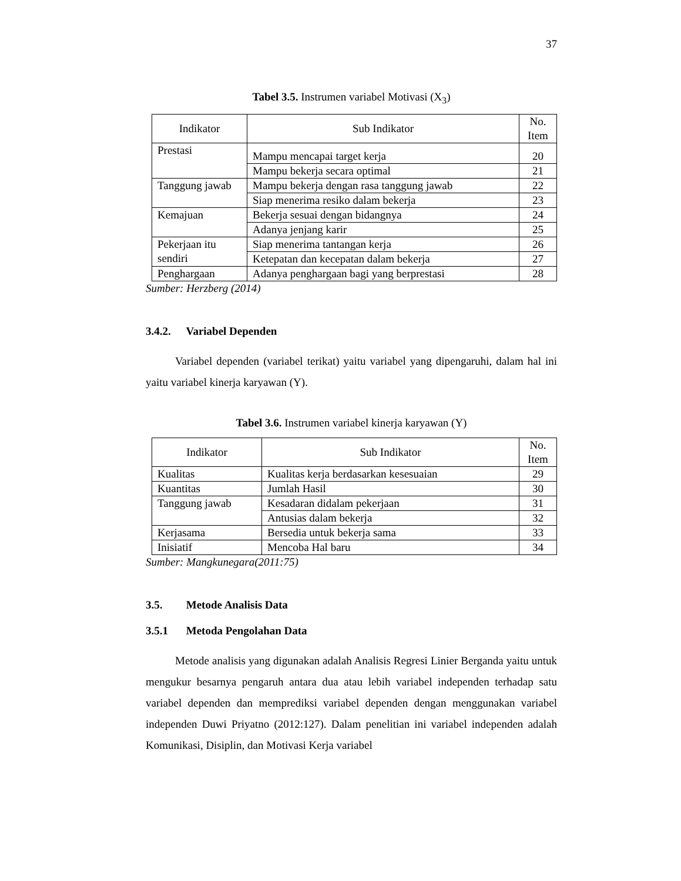37
Tabel 3.5. Instrumen variabel Motivasi (X<sub>3</sub>)
| Indikator | Sub Indikator | No. Item |
| --- | --- | --- |
| Prestasi | Mampu mencapai target kerja | 20 |
| | Mampu bekerja secara optimal | 21 |
| Tanggung jawab | Mampu bekerja dengan rasa tanggung jawab | 22 |
| | Siap menerima resiko dalam bekerja | 23 |
| Kemajuan | Bekerja sesuai dengan bidangnya | 24 |
| | Adanya jenjang karir | 25 |
| Pekerjaan itu sendiri | Siap menerima tantangan kerja | 26 |
| | Ketepatan dan kecepatan dalam bekerja | 27 |
| Penghargaan | Adanya penghargaan bagi yang berprestasi | 28 |
Sumber: Herzberg (2014)
3.4.2. Variabel Dependen
Variabel dependen (variabel terikat) yaitu variabel yang dipengaruhi, dalam hal ini yaitu variabel kinerja karyawan (Y).
Tabel 3.6. Instrumen variabel kinerja karyawan (Y)
| Indikator | Sub Indikator | No. Item |
| --- | --- | --- |
| Kualitas | Kualitas kerja berdasarkan kesesuaian | 29 |
| Kuantitas | Jumlah Hasil | 30 |
| Tanggung jawab | Kesadaran didalam pekerjaan | 31 |
| | Antusias dalam bekerja | 32 |
| Kerjasama | Bersedia untuk bekerja sama | 33 |
| Inisiatif | Mencoba Hal baru | 34 |
Sumber: Mangkunegara(2011:75)
3.5. Metode Analisis Data
3.5.1 Metoda Pengolahan Data
Metode analisis yang digunakan adalah Analisis Regresi Linier Berganda yaitu untuk mengukur besarnya pengaruh antara dua atau lebih variabel independen terhadap satu variabel dependen dan memprediksi variabel dependen dengan menggunakan variabel independen Duwi Priyatno (2012:127). Dalam penelitian ini variabel independen adalah Komunikasi, Disiplin, dan Motivasi Kerja variabel